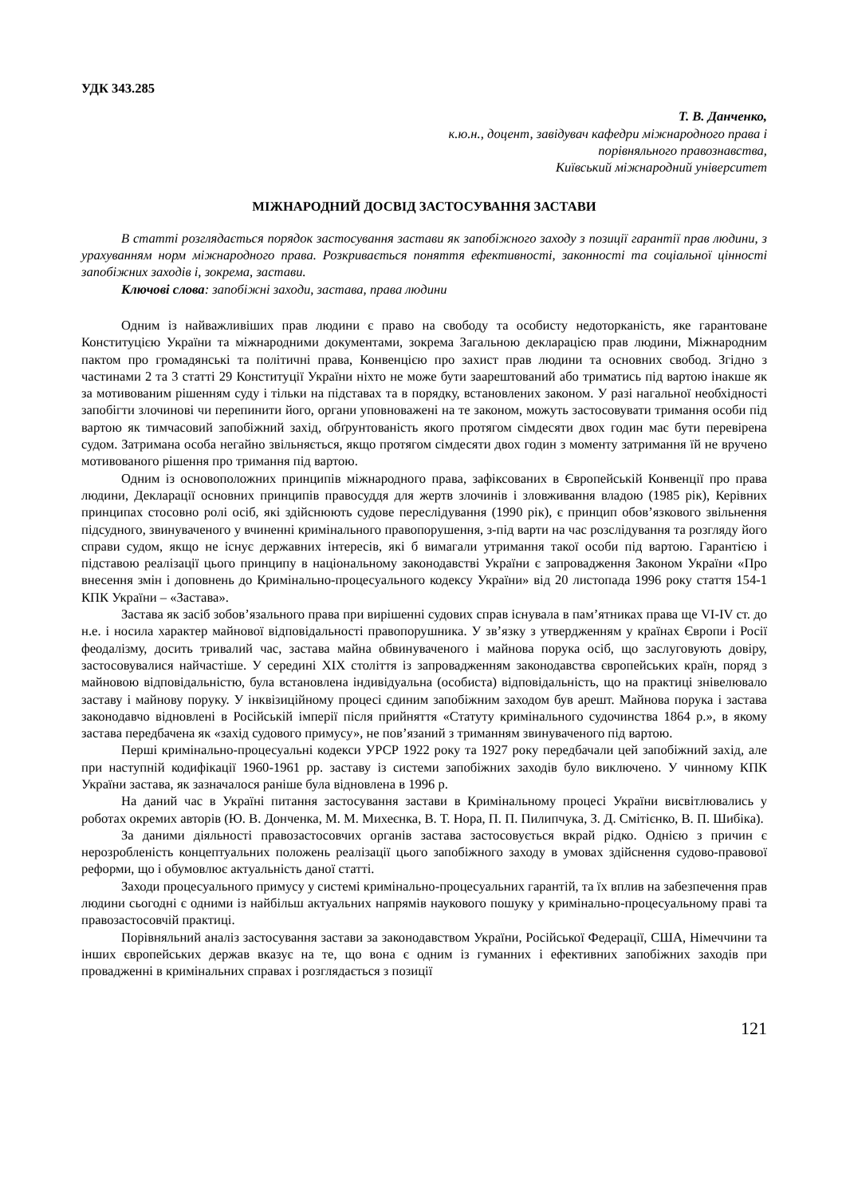УДК 343.285
Т. В. Данченко,
к.ю.н., доцент, завідувач кафедри міжнародного права і
порівняльного правознавства,
Київський міжнародний університет
МІЖНАРОДНИЙ ДОСВІД ЗАСТОСУВАННЯ ЗАСТАВИ
В статті розглядається порядок застосування застави як запобіжного заходу з позиції гарантії прав людини, з урахуванням норм міжнародного права. Розкривається поняття ефективності, законності та соціальної цінності запобіжних заходів і, зокрема, застави.
Ключові слова: запобіжні заходи, застава, права людини
Одним із найважливіших прав людини є право на свободу та особисту недоторканість, яке гарантоване Конституцією України та міжнародними документами, зокрема Загальною декларацією прав людини, Міжнародним пактом про громадянські та політичні права, Конвенцією про захист прав людини та основних свобод. Згідно з частинами 2 та 3 статті 29 Конституції України ніхто не може бути заарештований або триматись під вартою інакше як за мотивованим рішенням суду і тільки на підставах та в порядку, встановлених законом. У разі нагальної необхідності запобігти злочинові чи перепинити його, органи уповноважені на те законом, можуть застосовувати тримання особи під вартою як тимчасовий запобіжний захід, обґрунтованість якого протягом сімдесяти двох годин має бути перевірена судом. Затримана особа негайно звільняється, якщо протягом сімдесяти двох годин з моменту затримання їй не вручено мотивованого рішення про тримання під вартою.
Одним із основоположних принципів міжнародного права, зафіксованих в Європейській Конвенції про права людини, Декларації основних принципів правосуддя для жертв злочинів і зловживання владою (1985 рік), Керівних принципах стосовно ролі осіб, які здійснюють судове переслідування (1990 рік), є принцип обов’язкового звільнення підсудного, звинуваченого у вчиненні кримінального правопорушення, з-під варти на час розслідування та розгляду його справи судом, якщо не існує державних інтересів, які б вимагали утримання такої особи під вартою. Гарантією і підставою реалізації цього принципу в національному законодавстві України є запровадження Законом України «Про внесення змін і доповнень до Кримінально-процесуального кодексу України» від 20 листопада 1996 року стаття 154-1 КПК України – «Застава».
Застава як засіб зобов’язального права при вирішенні судових справ існувала в пам’ятниках права ще VI-IV ст. до н.е. і носила характер майнової відповідальності правопорушника. У зв’язку з утвердженням у країнах Європи і Росії феодалізму, досить тривалий час, застава майна обвинуваченого і майнова порука осіб, що заслуговують довіру, застосовувалися найчастіше. У середині XIX століття із запровадженням законодавства європейських країн, поряд з майновою відповідальністю, була встановлена індивідуальна (особиста) відповідальність, що на практиці знівелювало заставу і майнову поруку. У інквізиційному процесі єдиним запобіжним заходом був арешт. Майнова порука і застава законодавчо відновлені в Російській імперії після прийняття «Статуту кримінального судочинства 1864 р.», в якому застава передбачена як «захід судового примусу», не пов’язаний з триманням звинуваченого під вартою.
Перші кримінально-процесуальні кодекси УРСР 1922 року та 1927 року передбачали цей запобіжний захід, але при наступній кодифікації 1960-1961 рр. заставу із системи запобіжних заходів було виключено. У чинному КПК України застава, як зазначалося раніше була відновлена в 1996 р.
На даний час в Україні питання застосування застави в Кримінальному процесі України висвітлювались у роботах окремих авторів (Ю. В. Донченка, М. М. Михеєнка, В. Т. Нора, П. П. Пилипчука, З. Д. Смітієнко, В. П. Шибіка).
За даними діяльності правозастосовчих органів застава застосовується вкрай рідко. Однією з причин є нерозробленість концептуальних положень реалізації цього запобіжного заходу в умовах здійснення судово-правової реформи, що і обумовлює актуальність даної статті.
Заходи процесуального примусу у системі кримінально-процесуальних гарантій, та їх вплив на забезпечення прав людини сьогодні є одними із найбільш актуальних напрямів наукового пошуку у кримінально-процесуальному праві та правозастосовчій практиці.
Порівняльний аналіз застосування застави за законодавством України, Російської Федерації, США, Німеччини та інших європейських держав вказує на те, що вона є одним із гуманних і ефективних запобіжних заходів при провадженні в кримінальних справах і розглядається з позиції
121